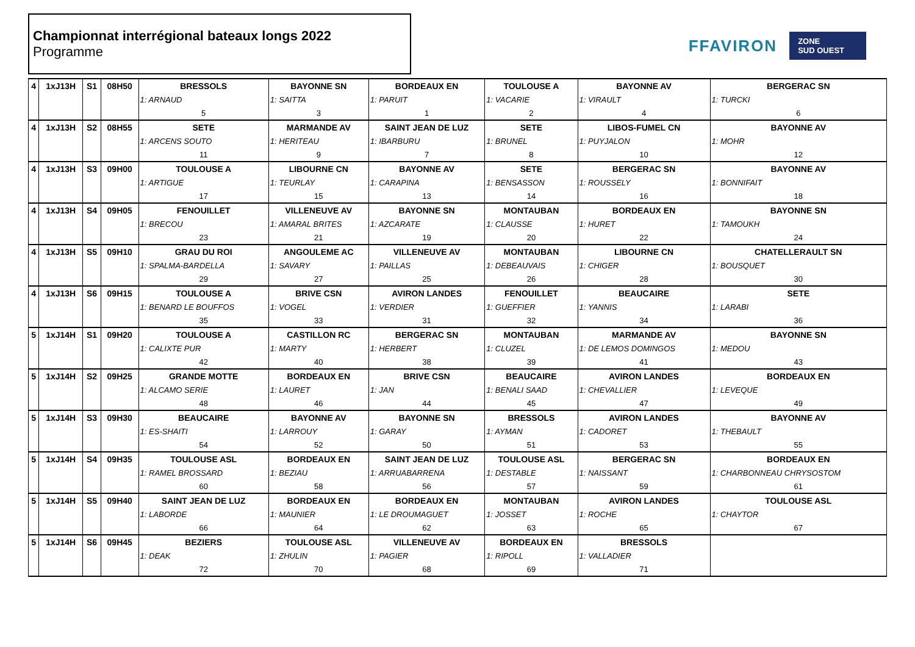Championnat interrégional bateaux longs 2022
Programme
FFAVIRON
ZONE
SUD OUEST
| 4 | 1xJ13H | S1 | 08H50 | BRESSOLS | BAYONNE SN | BORDEAUX EN | TOULOUSE A | BAYONNE AV | BERGERAC SN |
| | | | | 1: ARNAUD | 1: SAITTA | 1: PARUIT | 1: VACARIE | 1: VIRAULT | 1: TURCKI |
| | | | | 5 | 3 | 1 | 2 | 4 | 6 |
| 4 | 1xJ13H | S2 | 08H55 | SETE | MARMANDE AV | SAINT JEAN DE LUZ | SETE | LIBOS-FUMEL CN | BAYONNE AV |
| | | | | 1: ARCENS SOUTO | 1: HERITEAU | 1: IBARBURU | 1: BRUNEL | 1: PUYJALON | 1: MOHR |
| | | | | 11 | 9 | 7 | 8 | 10 | 12 |
| 4 | 1xJ13H | S3 | 09H00 | TOULOUSE A | LIBOURNE CN | BAYONNE AV | SETE | BERGERAC SN | BAYONNE AV |
| | | | | 1: ARTIGUE | 1: TEURLAY | 1: CARAPINA | 1: BENSASSON | 1: ROUSSELY | 1: BONNIFAIT |
| | | | | 17 | 15 | 13 | 14 | 16 | 18 |
| 4 | 1xJ13H | S4 | 09H05 | FENOUILLET | VILLENEUVE AV | BAYONNE SN | MONTAUBAN | BORDEAUX EN | BAYONNE SN |
| | | | | 1: BRECOU | 1: AMARAL BRITES | 1: AZCARATE | 1: CLAUSSE | 1: HURET | 1: TAMOUKH |
| | | | | 23 | 21 | 19 | 20 | 22 | 24 |
| 4 | 1xJ13H | S5 | 09H10 | GRAU DU ROI | ANGOULEME AC | VILLENEUVE AV | MONTAUBAN | LIBOURNE CN | CHATELLERAULT SN |
| | | | | 1: SPALMA-BARDELLA | 1: SAVARY | 1: PAILLAS | 1: DEBEAUVAIS | 1: CHIGER | 1: BOUSQUET |
| | | | | 29 | 27 | 25 | 26 | 28 | 30 |
| 4 | 1xJ13H | S6 | 09H15 | TOULOUSE A | BRIVE CSN | AVIRON LANDES | FENOUILLET | BEAUCAIRE | SETE |
| | | | | 1: BENARD LE BOUFFOS | 1: VOGEL | 1: VERDIER | 1: GUEFFIER | 1: YANNIS | 1: LARABI |
| | | | | 35 | 33 | 31 | 32 | 34 | 36 |
| 5 | 1xJ14H | S1 | 09H20 | TOULOUSE A | CASTILLON RC | BERGERAC SN | MONTAUBAN | MARMANDE AV | BAYONNE SN |
| | | | | 1: CALIXTE PUR | 1: MARTY | 1: HERBERT | 1: CLUZEL | 1: DE LEMOS DOMINGOS | 1: MEDOU |
| | | | | 42 | 40 | 38 | 39 | 41 | 43 |
| 5 | 1xJ14H | S2 | 09H25 | GRANDE MOTTE | BORDEAUX EN | BRIVE CSN | BEAUCAIRE | AVIRON LANDES | BORDEAUX EN |
| | | | | 1: ALCAMO SERIE | 1: LAURET | 1: JAN | 1: BENALI SAAD | 1: CHEVALLIER | 1: LEVEQUE |
| | | | | 48 | 46 | 44 | 45 | 47 | 49 |
| 5 | 1xJ14H | S3 | 09H30 | BEAUCAIRE | BAYONNE AV | BAYONNE SN | BRESSOLS | AVIRON LANDES | BAYONNE AV |
| | | | | 1: ES-SHAITI | 1: LARROUY | 1: GARAY | 1: AYMAN | 1: CADORET | 1: THEBAULT |
| | | | | 54 | 52 | 50 | 51 | 53 | 55 |
| 5 | 1xJ14H | S4 | 09H35 | TOULOUSE ASL | BORDEAUX EN | SAINT JEAN DE LUZ | TOULOUSE ASL | BERGERAC SN | BORDEAUX EN |
| | | | | 1: RAMEL BROSSARD | 1: BEZIAU | 1: ARRUABARRENA | 1: DESTABLE | 1: NAISSANT | 1: CHARBONNEAU CHRYSOSTOM |
| | | | | 60 | 58 | 56 | 57 | 59 | 61 |
| 5 | 1xJ14H | S5 | 09H40 | SAINT JEAN DE LUZ | BORDEAUX EN | BORDEAUX EN | MONTAUBAN | AVIRON LANDES | TOULOUSE ASL |
| | | | | 1: LABORDE | 1: MAUNIER | 1: LE DROUMAGUET | 1: JOSSET | 1: ROCHE | 1: CHAYTOR |
| | | | | 66 | 64 | 62 | 63 | 65 | 67 |
| 5 | 1xJ14H | S6 | 09H45 | BEZIERS | TOULOUSE ASL | VILLENEUVE AV | BORDEAUX EN | BRESSOLS | |
| | | | | 1: DEAK | 1: ZHULIN | 1: PAGIER | 1: RIPOLL | 1: VALLADIER | |
| | | | | 72 | 70 | 68 | 69 | 71 | |